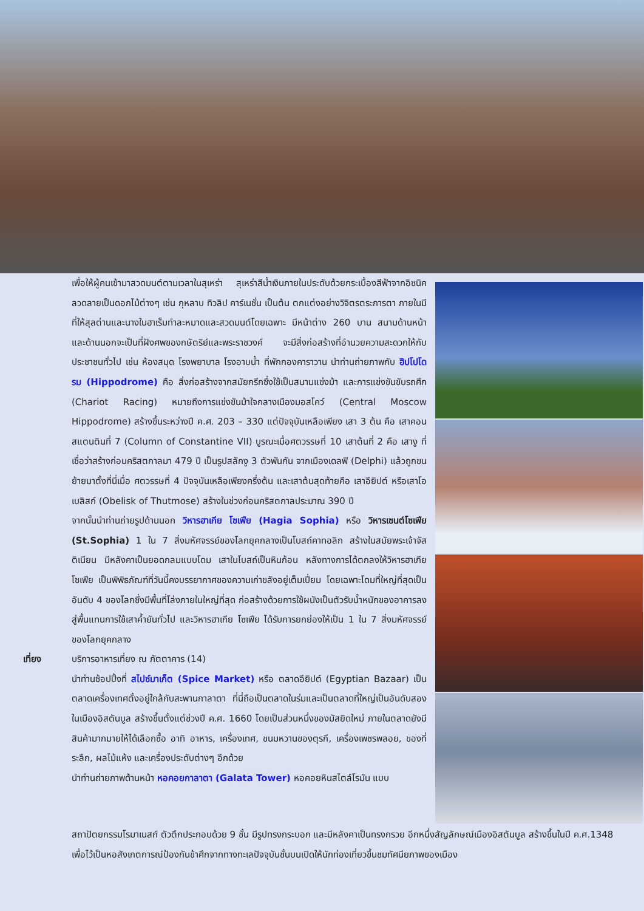เพื่อให้ผู้คนเข้ามาสวดมนต์ตามเวลาในสุเหร่า สุเหร่าสีน้ำเงินภายในประดับด้วยกระเบื้องสีฟ้าจากอิซนิค ลวดลายเป็นดอกไม้ต่างๆ เช่น กุหลาบ ทิวลิป คาร์เนชั่น เป็นต้น ตกแต่งอย่างวิจิตรตระการตา ภายในมีที่ให้สุลต่านและนางในฮาเร็มทำละหมาดและสวดมนต์โดยเฉพาะ มีหน้าต่าง 260 บาน สนามด้านหน้าและด้านนอกจะเป็นที่ฝังศพของกษัตริย์และพระราชวงค์ จะมีสิ่งก่อสร้างที่อำนวยความสะดวกให้กับประชาชนทั่วไป เช่น ห้องสมุด โรงพยาบาล โรงอาบน้ำ ที่พักกองคาราวาน นำท่านถ่ายภาพกับ ฮิปโปโดรม (Hippodrome) คือ สิ่งก่อสร้างจากสมัยกรีกซึ่งใช้เป็นสนามแข่งม้า และการแข่งขันขับรถศึก (Chariot Racing) หมายถึงการแข่งขันม้าใจกลางเมืองมอสโคว์ (Central Moscow Hippodrome) สร้างขึ้นระหว่างปี ค.ศ. 203 – 330 แต่ปัจจุบันเหลือเพียง เสา 3 ต้น คือ เสาคอนสแตนตินที่ 7 (Column of Constantine VII) บูรณะเมื่อศตวรรษที่ 10 เสาต้นที่ 2 คือ เสางู ที่เชื่อว่าสร้างก่อนคริสตกาลมา 479 ปี เป็นรูปสลักงู 3 ตัวพันกัน จากเมืองเดลฟิ (Delphi) แล้วถูกขนย้ายมาตั้งที่นี่เมื่อ ศตวรรษที่ 4 ปัจจุบันเหลือเพียงครึ่งต้น และเสาต้นสุดท้ายคือ เสาอียิปต์ หรือเสาโอเบลิสก์ (Obelisk of Thutmose) สร้างในช่วงก่อนคริสตกาลประมาณ 390 ปี
จากนั้นนำท่านถ่ายรูปด้านนอก วิหารฮาเกีย โซเฟีย (Hagia Sophia) หรือ วิหารเซนต์โซเฟีย (St.Sophia) 1 ใน 7 สิ่งมหัศจรรย์ของโลกยุคกลางเป็นโบสถ์คาทอลิก สร้างในสมัยพระเจ้าจัสติเนียน มีหลังคาเป็นยอดกลมแบบโดม เสาในโบสถ์เป็นหินก้อน หลังทางการได้ตกลงให้วิหารฮาเกีย โซเฟีย เป็นพิพิธภัณฑ์ที่วันนี้คงบรรยากาศของความเก่าขลังอยู่เต็มเปี่ยม โดยเฉพาะโดมที่ใหญ่ที่สุดเป็นอันดับ 4 ของโลกซึ่งมีพื้นที่โล่งภายในใหญ่ที่สุด ก่อสร้างด้วยการใช้ผนังเป็นตัวรับน้ำหนักของอาคารลงสู่พื้นแทนการใช้เสาค้ำยันทั่วไป และวิหารฮาเกีย โซเฟีย ได้รับการยกย่องให้เป็น 1 ใน 7 สิ่งมหัศจรรย์ของโลกยุคกลาง
เที่ยง บริการอาหารเที่ยง ณ ภัตตาคาร (14)
นำท่านช้อปปิ้งที่ สไปซ์มาเก็ต (Spice Market) หรือ ตลาดอียิปต์ (Egyptian Bazaar) เป็นตลาดเครื่องเทศตั้งอยู่ใกล้กับสะพานกาลาตา ที่นี่ถือเป็นตลาดในร่มและเป็นตลาดที่ใหญ่เป็นอันดับสองในเมืองอิสตันบูล สร้างขึ้นตั้งแต่ช่วงปี ค.ศ. 1660 โดยเป็นส่วนหนึ่งของมัสยิดใหม่ ภายในตลาดยังมีสินค้ามากมายให้ได้เลือกซื้อ อาทิ อาหาร, เครื่องเทศ, ขนมหวานของตุรกี, เครื่องเพชรพลอย, ของที่ระลึก, ผลไม้แห้ง และเครื่องประดับต่างๆ อีกด้วย
นำท่านถ่ายภาพด้านหน้า หอคอยกาลาตา (Galata Tower) หอคอยหินสไตล์โรมัน แบบ
สถาปัตยกรรมโรมาเนสก์ ตัวตึกประกอบด้วย 9 ชั้น มีรูปทรงกระบอก และมีหลังคาเป็นทรงกรวย อีกหนึ่งสัญลักษณ์เมืองอิสตันบูล สร้างขึ้นในปี ค.ศ.1348 เพื่อไว้เป็นหอสังเกตการณ์ป้องกันข้าศึกจากทางทะเลปัจจุบันชั้นบนเปิดให้นักท่องเที่ยวขึ้นชมทัศนียภาพของเมือง